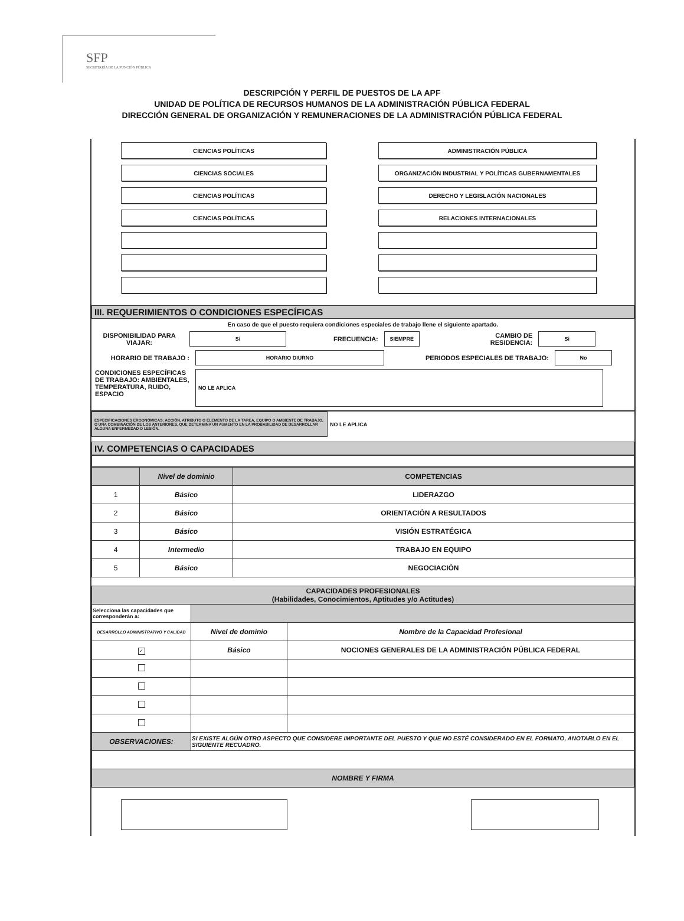SFP
SECRETARÍA DE LA FUNCIÓN PÚBLICA
DESCRIPCIÓN Y PERFIL DE PUESTOS DE LA APF
UNIDAD DE POLÍTICA DE RECURSOS HUMANOS DE LA ADMINISTRACIÓN PÚBLICA FEDERAL
DIRECCIÓN GENERAL DE ORGANIZACIÓN Y REMUNERACIONES DE LA ADMINISTRACIÓN PÚBLICA FEDERAL
CIENCIAS POLÍTICAS
ADMINISTRACIÓN PÚBLICA
CIENCIAS SOCIALES
ORGANIZACIÓN INDUSTRIAL Y POLÍTICAS GUBERNAMENTALES
CIENCIAS POLÍTICAS
DERECHO Y LEGISLACIÓN NACIONALES
CIENCIAS POLÍTICAS
RELACIONES INTERNACIONALES
III. REQUERIMIENTOS O CONDICIONES ESPECÍFICAS
En caso de que el puesto requiera condiciones especiales de trabajo llene el siguiente apartado.
DISPONIBILIDAD PARA VIAJAR: Si FRECUENCIA: SIEMPRE CAMBIO DE
RESIDENCIA: Si
HORARIO DE TRABAJO : HORARIO DIURNO PERIODOS ESPECIALES DE TRABAJO: No
CONDICIONES ESPECÍFICAS DE TRABAJO: AMBIENTALES, TEMPERATURA, RUIDO, ESPACIO NO LE APLICA
ESPECIFICACIONES ERGONÓMICAS: ACCIÓN, ATRIBUTO O ELEMENTO DE LA TAREA, EQUIPO O AMBIENTE DE TRABAJO, O UNA COMBINACIÓN DE LOS ANTERIORES, QUE DETERMINA UN AUMENTO EN LA PROBABILIDAD DE DESARROLLAR ALGUNA ENFERMEDAD O LESIÓN.
NO LE APLICA
IV. COMPETENCIAS O CAPACIDADES
| | Nivel de dominio | COMPETENCIAS |
| --- | --- | --- |
| 1 | Básico | LIDERAZGO |
| 2 | Básico | ORIENTACIÓN A RESULTADOS |
| 3 | Básico | VISIÓN ESTRATÉGICA |
| 4 | Intermedio | TRABAJO EN EQUIPO |
| 5 | Básico | NEGOCIACIÓN |
| CAPACIDADES PROFESIONALES (Habilidades, Conocimientos, Aptitudes y/o Actitudes) | | |
| --- | --- | --- |
| Selecciona las capacidades que corresponderán a: | | |
| DESARROLLO ADMINISTRATIVO Y CALIDAD | Nivel de dominio | Nombre de la Capacidad Profesional |
| ✓ | Básico | NOCIONES GENERALES DE LA ADMINISTRACIÓN PÚBLICA FEDERAL |
| OBSERVACIONES: | SI EXISTE ALGÚN OTRO ASPECTO QUE CONSIDERE IMPORTANTE DEL PUESTO Y QUE NO ESTÉ CONSIDERADO EN EL FORMATO, ANOTARLO EN EL SIGUIENTE RECUADRO. | |
| NOMBRE Y FIRMA | | |